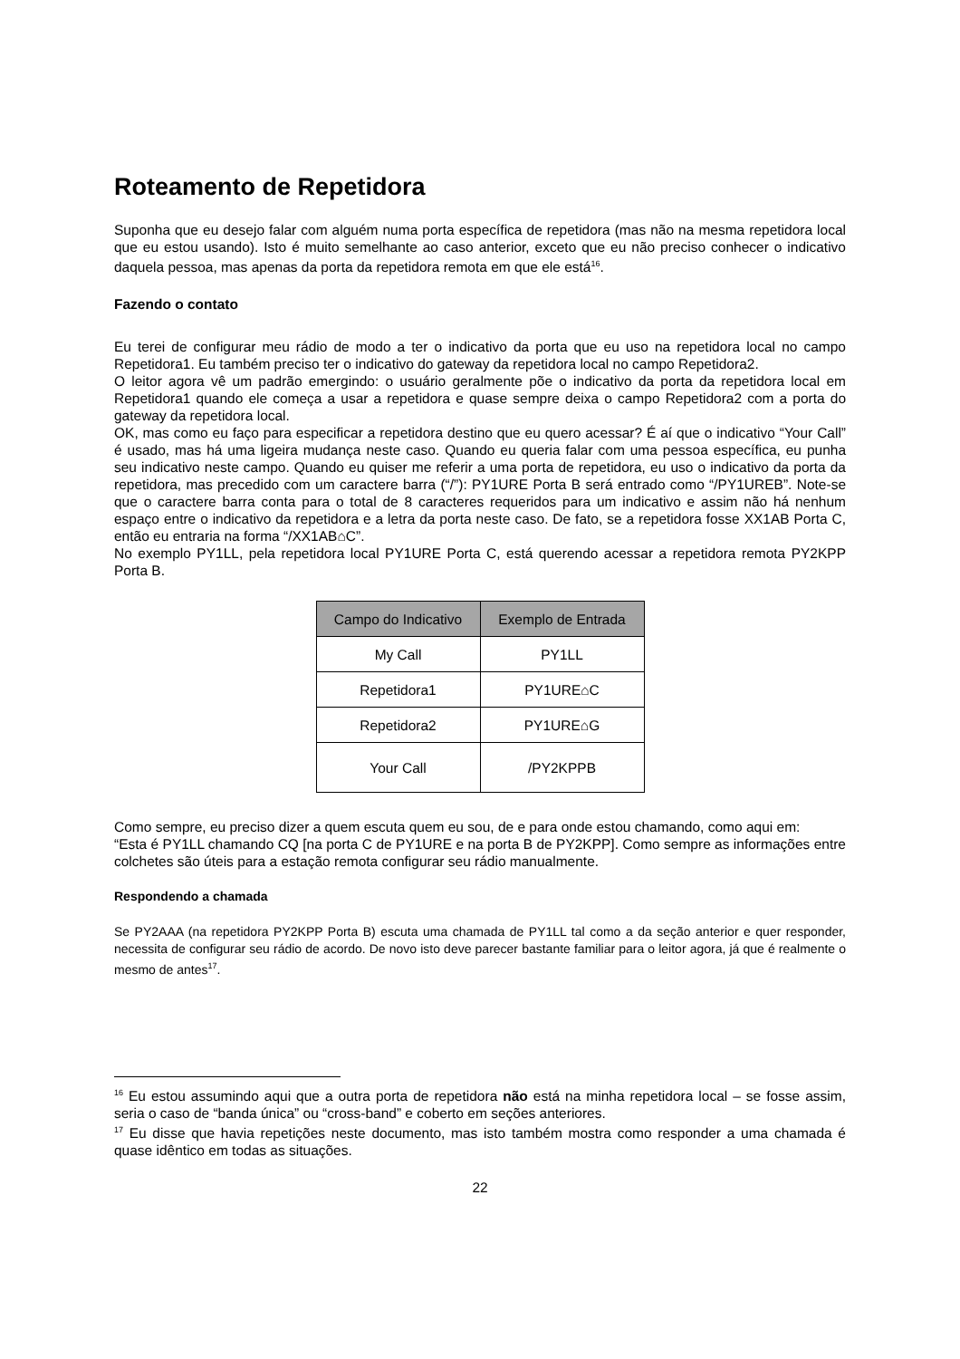Roteamento de Repetidora
Suponha que eu desejo falar com alguém numa porta específica de repetidora (mas não na mesma repetidora local que eu estou usando). Isto é muito semelhante ao caso anterior, exceto que eu não preciso conhecer o indicativo daquela pessoa, mas apenas da porta da repetidora remota em que ele está<sup>16</sup>.
Fazendo o contato
Eu terei de configurar meu rádio de modo a ter o indicativo da porta que eu uso na repetidora local no campo Repetidora1. Eu também preciso ter o indicativo do gateway da repetidora local no campo Repetidora2.
O leitor agora vê um padrão emergindo: o usuário geralmente põe o indicativo da porta da repetidora local em Repetidora1 quando ele começa a usar a repetidora e quase sempre deixa o campo Repetidora2 com a porta do gateway da repetidora local.
OK, mas como eu faço para especificar a repetidora destino que eu quero acessar? É aí que o indicativo “Your Call” é usado, mas há uma ligeira mudança neste caso. Quando eu queria falar com uma pessoa específica, eu punha seu indicativo neste campo. Quando eu quiser me referir a uma porta de repetidora, eu uso o indicativo da porta da repetidora, mas precedido com um caractere barra (“/”): PY1URE Porta B será entrado como “/PY1UREB”. Note-se que o caractere barra conta para o total de 8 caracteres requeridos para um indicativo e assim não há nenhum espaço entre o indicativo da repetidora e a letra da porta neste caso. De fato, se a repetidora fosse XX1AB Porta C, então eu entraria na forma “/XX1AB⌂C”.
No exemplo PY1LL, pela repetidora local PY1URE Porta C, está querendo acessar a repetidora remota PY2KPP Porta B.
| Campo do Indicativo | Exemplo de Entrada |
| --- | --- |
| My Call | PY1LL |
| Repetidora1 | PY1URE⌂C |
| Repetidora2 | PY1URE⌂G |
| Your Call | /PY2KPPB |
Como sempre, eu preciso dizer a quem escuta quem eu sou, de e para onde estou chamando, como aqui em:
“Esta é PY1LL chamando CQ [na porta C de PY1URE e na porta B de PY2KPP]. Como sempre as informações entre colchetes são úteis para a estação remota configurar seu rádio manualmente.
Respondendo a chamada
Se PY2AAA (na repetidora PY2KPP Porta B) escuta uma chamada de PY1LL tal como a da seção anterior e quer responder, necessita de configurar seu rádio de acordo. De novo isto deve parecer bastante familiar para o leitor agora, já que é realmente o mesmo de antes<sup>17</sup>.
<sup>16</sup> Eu estou assumindo aqui que a outra porta de repetidora não está na minha repetidora local – se fosse assim, seria o caso de “banda única” ou “cross-band” e coberto em seções anteriores.
<sup>17</sup> Eu disse que havia repetições neste documento, mas isto também mostra como responder a uma chamada é quase idêntico em todas as situações.
22